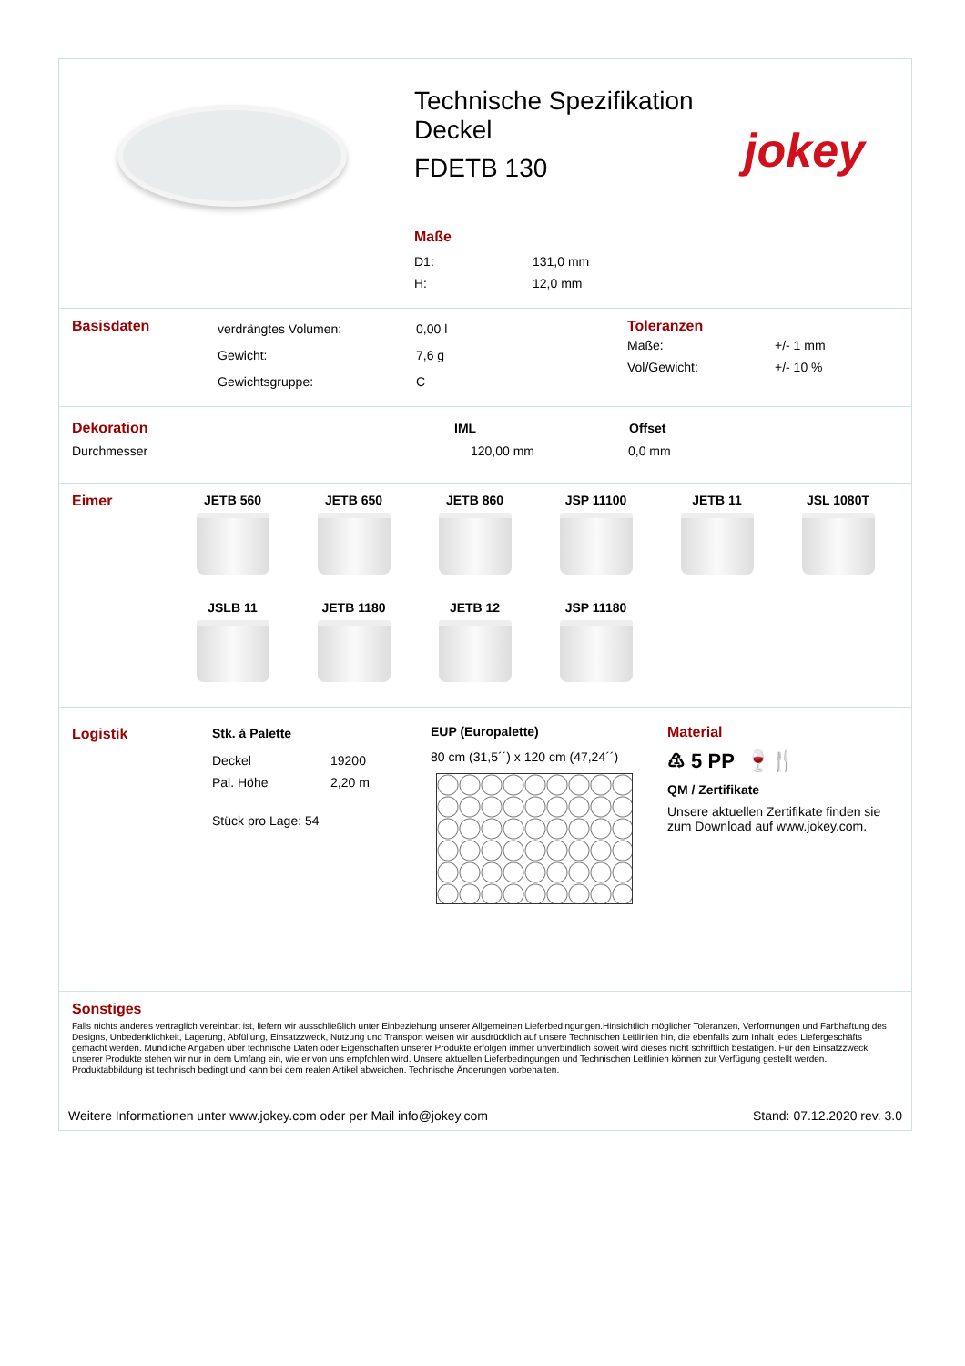Technische Spezifikation
Deckel
FDETB 130
Maße
| D1: | 131,0 mm |
| H: | 12,0 mm |
jokey
Basisdaten
| verdrängtes Volumen: | 0,00 l |
| Gewicht: | 7,6 g |
| Gewichtsgruppe: | C |
Toleranzen
| Maße: | +/- 1 mm |
| Vol/Gewicht: | +/- 10 % |
| Dekoration | IML | Offset |
| Durchmesser | 120,00 mm | 0,0 mm |
Eimer JETB 560
JETB 650
JETB 860
JSP 11100
JETB 11
JSL 1080T
JSLB 11
JETB 1180
JETB 12
JSP 11180
Logistik Stk. á Palette
| Deckel | 19200 |
| Pal. Höhe | 2,20 m |
Stück pro Lage: 54
EUP (Europalette)
80 cm (31,5´´) x 120 cm (47,24´´)
Material
♳ 5 PP 🍷🍴
QM / Zertifikate
Unsere aktuellen Zertifikate finden sie zum Download auf www.jokey.com.
Sonstiges
Falls nichts anderes vertraglich vereinbart ist, liefern wir ausschließlich unter Einbeziehung unserer Allgemeinen Lieferbedingungen.Hinsichtlich möglicher Toleranzen, Verformungen und Farbhaftung des Designs, Unbedenklichkeit, Lagerung, Abfüllung, Einsatzzweck, Nutzung und Transport weisen wir ausdrücklich auf unsere Technischen Leitlinien hin, die ebenfalls zum Inhalt jedes Liefergeschäfts gemacht werden. Mündliche Angaben über technische Daten oder Eigenschaften unserer Produkte erfolgen immer unverbindlich soweit wird dieses nicht schriftlich bestätigen. Für den Einsatzzweck unserer Produkte stehen wir nur in dem Umfang ein, wie er von uns empfohlen wird. Unsere aktuellen Lieferbedingungen und Technischen Leitlinien können zur Verfügung gestellt werden. Produktabbildung ist technisch bedingt und kann bei dem realen Artikel abweichen. Technische Änderungen vorbehalten.
Weitere Informationen unter www.jokey.com oder per Mail info@jokey.com Stand: 07.12.2020 rev. 3.0